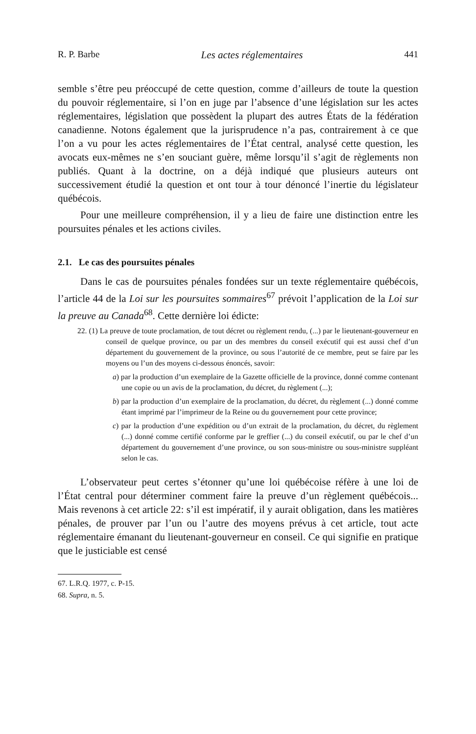R. P. Barbe Les actes réglementaires 441
semble s’être peu préoccupé de cette question, comme d’ailleurs de toute la question du pouvoir réglementaire, si l’on en juge par l’absence d’une législation sur les actes réglementaires, législation que possèdent la plupart des autres États de la fédération canadienne. Notons également que la jurisprudence n’a pas, contrairement à ce que l’on a vu pour les actes réglementaires de l’État central, analysé cette question, les avocats eux-mêmes ne s’en souciant guère, même lorsqu’il s’agit de règlements non publiés. Quant à la doctrine, on a déjà indiqué que plusieurs auteurs ont successivement étudié la question et ont tour à tour dénoncé l’inertie du législateur québécois.
Pour une meilleure compréhension, il y a lieu de faire une distinction entre les poursuites pénales et les actions civiles.
2.1. Le cas des poursuites pénales
Dans le cas de poursuites pénales fondées sur un texte réglementaire québécois, l’article 44 de la Loi sur les poursuites sommaires<sup>67</sup> prévoit l’application de la Loi sur la preuve au Canada<sup>68</sup>. Cette dernière loi édicte:
22. (1) La preuve de toute proclamation, de tout décret ou règlement rendu, (...) par le lieutenant-gouverneur en conseil de quelque province, ou par un des membres du conseil exécutif qui est aussi chef d’un département du gouvernement de la province, ou sous l’autorité de ce membre, peut se faire par les moyens ou l’un des moyens ci-dessous énoncés, savoir:
a) par la production d’un exemplaire de la Gazette officielle de la province, donné comme contenant une copie ou un avis de la proclamation, du décret, du règlement (...);
b) par la production d’un exemplaire de la proclamation, du décret, du règlement (...) donné comme étant imprimé par l’imprimeur de la Reine ou du gouvernement pour cette province;
c) par la production d’une expédition ou d’un extrait de la proclamation, du décret, du règlement (...) donné comme certifié conforme par le greffier (...) du conseil exécutif, ou par le chef d’un département du gouvernement d’une province, ou son sous-ministre ou sous-ministre suppléant selon le cas.
L’observateur peut certes s’étonner qu’une loi québécoise réfère à une loi de l’État central pour déterminer comment faire la preuve d’un règlement québécois... Mais revenons à cet article 22: s’il est impératif, il y aurait obligation, dans les matières pénales, de prouver par l’un ou l’autre des moyens prévus à cet article, tout acte réglementaire émanant du lieutenant-gouverneur en conseil. Ce qui signifie en pratique que le justiciable est censé
67. L.R.Q. 1977, c. P-15.
68. Supra, n. 5.